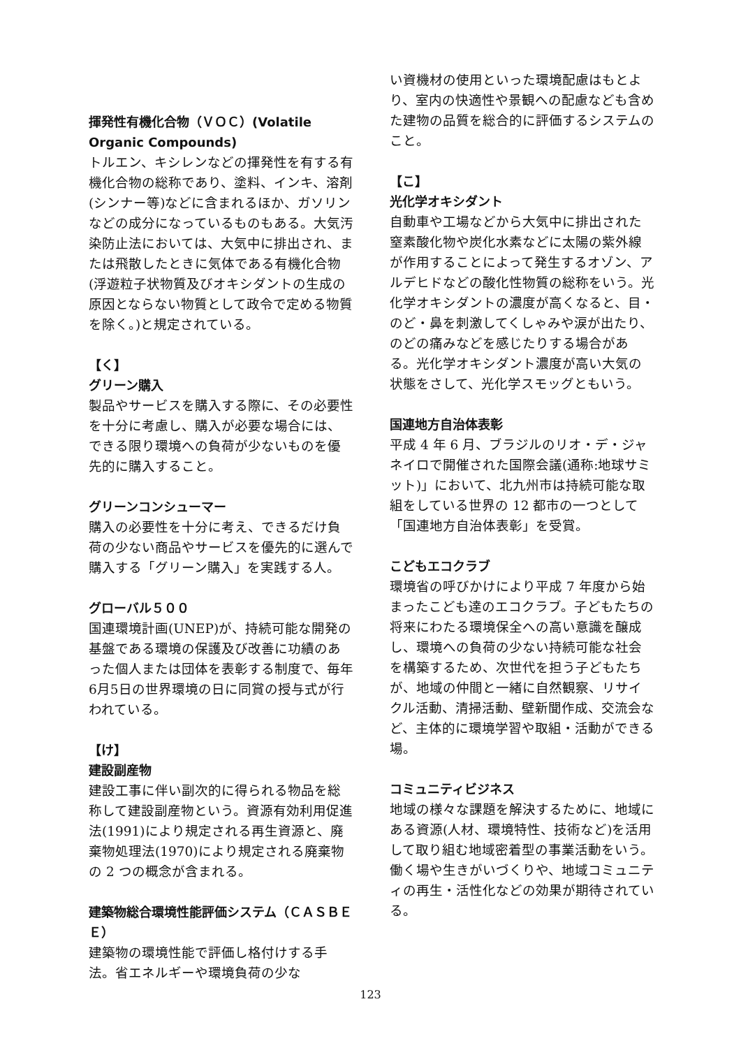揮発性有機化合物（ＶＯＣ）(Volatile Organic Compounds)
トルエン、キシレンなどの揮発性を有する有機化合物の総称であり、塗料、インキ、溶剤(シンナー等)などに含まれるほか、ガソリンなどの成分になっているものもある。大気汚染防止法においては、大気中に排出され、または飛散したときに気体である有機化合物(浮遊粒子状物質及びオキシダントの生成の原因とならない物質として政令で定める物質を除く。)と規定されている。
【く】
グリーン購入
製品やサービスを購入する際に、その必要性を十分に考慮し、購入が必要な場合には、できる限り環境への負荷が少ないものを優先的に購入すること。
グリーンコンシューマー
購入の必要性を十分に考え、できるだけ負荷の少ない商品やサービスを優先的に選んで購入する「グリーン購入」を実践する人。
グローバル５００
国連環境計画(UNEP)が、持続可能な開発の基盤である環境の保護及び改善に功績のあった個人または団体を表彰する制度で、毎年6月5日の世界環境の日に同賞の授与式が行われている。
【け】
建設副産物
建設工事に伴い副次的に得られる物品を総称して建設副産物という。資源有効利用促進法(1991)により規定される再生資源と、廃棄物処理法(1970)により規定される廃棄物の 2 つの概念が含まれる。
建築物総合環境性能評価システム（ＣＡＳＢＥＥ）
建築物の環境性能で評価し格付けする手法。省エネルギーや環境負荷の少な
い資機材の使用といった環境配慮はもとより、室内の快適性や景観への配慮なども含めた建物の品質を総合的に評価するシステムのこと。
【こ】
光化学オキシダント
自動車や工場などから大気中に排出された窒素酸化物や炭化水素などに太陽の紫外線が作用することによって発生するオゾン、アルデヒドなどの酸化性物質の総称をいう。光化学オキシダントの濃度が高くなると、目・のど・鼻を刺激してくしゃみや涙が出たり、のどの痛みなどを感じたりする場合がある。光化学オキシダント濃度が高い大気の状態をさして、光化学スモッグともいう。
国連地方自治体表彰
平成 4 年 6 月、ブラジルのリオ・デ・ジャネイロで開催された国際会議(通称:地球サミット)」において、北九州市は持続可能な取組をしている世界の 12 都市の一つとして「国連地方自治体表彰」を受賞。
こどもエコクラブ
環境省の呼びかけにより平成 7 年度から始まったこども達のエコクラブ。子どもたちの将来にわたる環境保全への高い意識を醸成し、環境への負荷の少ない持続可能な社会を構築するため、次世代を担う子どもたちが、地域の仲間と一緒に自然観察、リサイクル活動、清掃活動、壁新聞作成、交流会など、主体的に環境学習や取組・活動ができる場。
コミュニティビジネス
地域の様々な課題を解決するために、地域にある資源(人材、環境特性、技術など)を活用して取り組む地域密着型の事業活動をいう。働く場や生きがいづくりや、地域コミュニティの再生・活性化などの効果が期待されている。
123